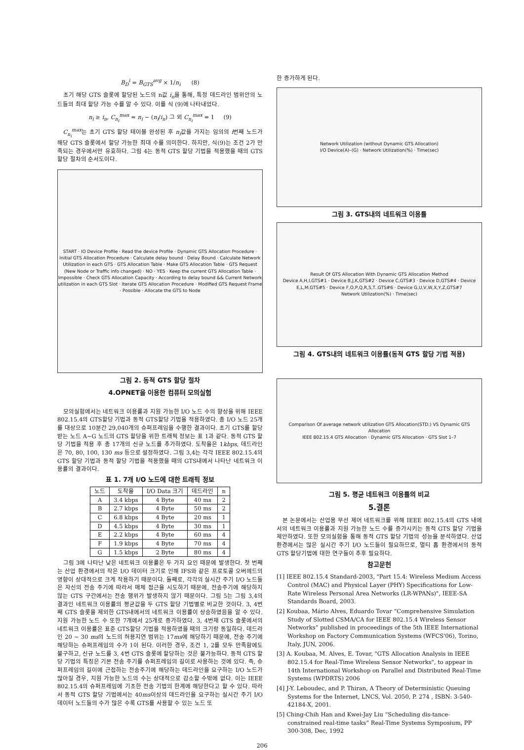B<sub>D</sub><sup>i</sup> = B<sub>GTS</sub><sup>avg</sup> × 1/n<sub>i</sub> (8)
초기 해당 GTS 슬롯에 할당된 노드의 n값 i<sub>n</sub>을 통해, 특정 데드라인 범위안의 노드들의 최대 할당 가능 수를 알 수 있다. 이를 식 (9)에 나타내었다.
n<sub>i</sub> ≥ i<sub>n</sub>, C<sub>n<sub>i</sub></sub><sup>max</sup> = n<sub>i</sub> − (n<sub>i</sub>/i<sub>n</sub>) 그 외 C<sub>n<sub>i</sub></sub><sup>max</sup> = 1 (9)
C<sub>n<sub>i</sub></sub><sup>max</sup>는 초기 GTS 할당 테이블 완성된 후 n<sub>i</sub>값을 가지는 임의의 i번째 노드가 해당 GTS 슬롯에서 할당 가능한 최대 수를 의미한다. 하지만, 식(9)는 조건 2가 만족되는 경우에서만 유효하다. 그림 4는 동적 GTS 할당 기법을 적용했을 때의 GTS할당 절차의 순서도이다.
START · IO Device Profile · Read the device Profile · Dynamic GTS Allocation Procedure · Initial GTS Allocation Procedure · Calculate delay bound · Delay Bound · Calculate Network Utilization in each GTS · GTS Allocation Table · Make GTS Allocation Table · GTS Request (New Node or Traffic info changed) · NO · YES · Keep the current GTS Allocation Table · Impossible · Check GTS Allocation Capacity · According to delay bound && Current Network utilization in each GTS Slot · Iterate GTS Allocation Procedure · Modified GTS Request Frame · Possible · Allocate the GTS to Node
그림 2. 동적 GTS 할당 절차
4.OPNET을 이용한 컴퓨터 모의실험
모의실험에서는 네트워크 이용률과 지원 가능한 I/O 노드 수의 향상을 위해 IEEE 802.15.4의 GTS할당 기법과 동적 GTS할당 기법을 적용하였다. 총 I/O 노드 25개를 대상으로 10분간 29,040개의 슈퍼프레임을 수행한 결과이다. 초기 GTS를 할당받는 노드 A~G 노드의 GTS 할당을 위한 트래픽 정보는 표 1과 같다. 동적 GTS 할당 기법을 적용 후 총 17개의 신규 노드를 추가하였다. 도착율은 1kbps, 데드라인은 70, 80, 100, 130 ms 등으로 설정하였다. 그림 3,4는 각각 IEEE 802.15.4의 GTS 할당 기법과 동적 할당 기법을 적용했을 때의 GTS내에서 나타난 네트워크 이용률의 결과이다.
표 1. 7개 I/O 노드에 대한 트래픽 정보
| 노드 | 도착율 | I/O Data 크기 | 데드라인 | n |
| --- | --- | --- | --- | --- |
| A | 3.4 kbps | 4 Byte | 40 ms | 2 |
| B | 2.7 kbps | 4 Byte | 50 ms | 2 |
| C | 6.8 kbps | 4 Byte | 20 ms | 1 |
| D | 4.5 kbps | 4 Byte | 30 ms | 1 |
| E | 2.2 kbps | 4 Byte | 60 ms | 4 |
| F | 1.9 kbps | 4 Byte | 70 ms | 4 |
| G | 1.5 kbps | 2 Byte | 80 ms | 4 |
그림 3에 나타난 낮은 네트워크 이용률은 두 가지 요인 때문에 발생한다. 첫 번째는 산업 환경에서의 작은 I/O 데이터 크기로 인해 IFS와 같은 프로토콜 오버헤드의 영향이 상대적으로 크게 작용하기 때문이다. 둘째로, 각각의 실시간 주기 I/O 노드들은 자신의 전송 주기에 따라서 매체 접근을 시도하기 때문에, 전송주기에 해당하지 않는 GTS 구간에서는 전송 행위가 발생하지 않기 때문이다. 그림 5는 그림 3,4의 결과인 네트워크 이용률의 평균값을 두 GTS 할당 기법별로 비교한 것이다. 3, 4번째 GTS 슬롯을 제외한 GTS내에서의 네트워크 이용률이 상승하였음을 알 수 있다. 지원 가능한 노드 수 또한 7개에서 25개로 증가하였다. 3, 4번재 GTS 슬롯에서의 네트워크 이용률은 표준 GTS할당 기법을 적용하였을 때의 크기랑 동일하다. 데드라인 20 ~ 30 ms의 노드의 허용지연 범위는 17ms에 해당하기 때문에, 전송 주기에 해당하는 슈퍼프레임의 수가 1이 된다. 이러한 경우, 조건 1, 2를 모두 만족함에도 불구하고, 신규 노드를 3, 4번 GTS 슬롯에 할당하는 것은 불가능하다. 동적 GTS 할당 기법의 특징은 기본 전송 주기를 슈퍼프레임의 길이로 사용하는 것에 있다. 즉, 슈퍼프레임의 길이에 근접하는 전송주기에 해당하는 데드라인을 요구하는 I/O 노드가 많아질 경우, 지원 가능한 노드의 수는 상대적으로 감소할 수밖에 없다. 이는 IEEE 802.15.4의 슈퍼프레임에 기초한 전송 기법의 한계에 해당한다고 할 수 있다. 따라서 동적 GTS 할당 기법에서는 40ms이상의 데드라인을 요구하는 실시간 주기 I/O 데이터 노드들의 수가 많은 수록 GTS를 사용할 수 있는 노드 또
한 증가하게 된다.
Network Utilization (without Dynamic GTS Allocation)
I/O Device(A)–(G) · Network Utilization(%) · Time(sec)
그림 3. GTS내의 네트워크 이용률
Result Of GTS Allocation With Dynamic GTS Allocation Method
Device A,H,I,GTS#1 · Device B,J,K,GTS#2 · Device C,GTS#3 · Device D,GTS#4 · Device E,L,M,GTS#5 · Device F,O,P,Q,R,S,T..GTS#6 · Device G,U,V,W,X,Y,Z,GTS#7
Network Utilization(%) · Time(sec)
그림 4. GTS내의 네트워크 이용률(동적 GTS 할당 기법 적용)
Comparison Of average network utilization GTS Allocation(STD.) VS Dynamic GTS Allocation
IEEE 802.15.4 GTS Allocation · Dynamic GTS Allocation · GTS Slot 1–7
그림 5. 평균 네트워크 이용률의 비교
5.결론
본 논문에서는 산업용 무선 제어 네트워크를 위해 IEEE 802.15.4의 GTS 내에서의 네트워크 이용률과 지원 가능한 노드 수를 증가시키는 동적 GTS 할당 기법을 제안하였다. 또한 모의실험을 통해 동적 GTS 할당 기법의 성능을 분석하였다. 산업 환경에서는 많은 실시간 주기 I/O 노드들이 필요하므로, 멀티 홉 환경에서의 동적 GTS 할당기법에 대한 연구들이 추후 필요하다.
참고문헌
[1] IEEE 802.15.4 Standard-2003, "Part 15.4: Wireless Medium Access Control (MAC) and Physical Layer (PHY) Specifications for Low-Rate Wireless Personal Area Networks (LR-WPANs)", IEEE-SA Standards Board, 2003.
[2] Koubaa, Mário Alves, Eduardo Tovar “Comprehensive Simulation Study of Slotted CSMA/CA for IEEE 802.15.4 Wireless Sensor Networks” published in proceedings of the 5th IEEE International Workshop on Factory Communication Systems (WFCS'06), Torino, Italy, JUN, 2006.
[3] A. Koubaa, M. Alves, E. Tovar, "GTS Allocation Analysis in IEEE 802.15.4 for Real-Time Wireless Sensor Networks", to appear in 14th International Workshop on Parallel and Distributed Real-Time Systems (WPDRTS) 2006
[4] J-Y. Leboudec, and P. Thiran, A Theory of Deterministic Queuing Systems for the Internet, LNCS, Vol. 2050, P. 274 , ISBN: 3-540-42184-X, 2001.
[5] Ching-Chih Han and Kwei-Jay Liu “Scheduling dis-tance-constrained real-time tasks” Real-Time Systems Symposium, PP 300-308, Dec, 1992
206